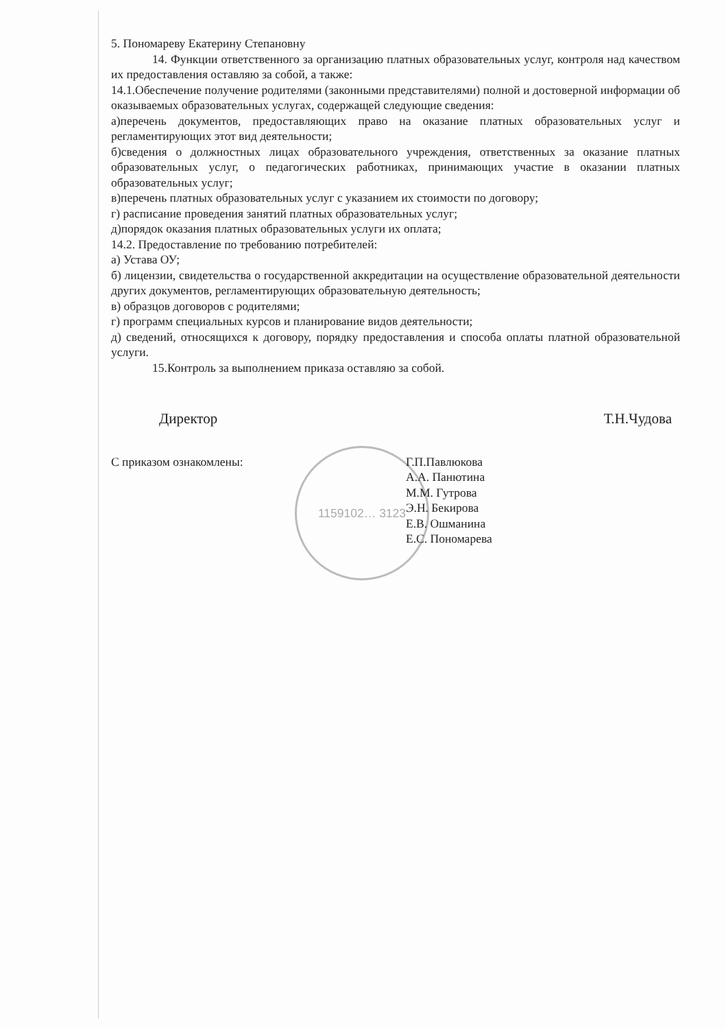1159102… 3123
5. Пономареву Екатерину Степановну
14. Функции ответственного за организацию платных образовательных услуг, контроля над качеством их предоставления оставляю за собой, а также:
14.1.Обеспечение получение родителями (законными представителями) полной и достоверной информации об оказываемых образовательных услугах, содержащей следующие сведения:
а)перечень документов, предоставляющих право на оказание платных образовательных услуг и регламентирующих этот вид деятельности;
б)сведения о должностных лицах образовательного учреждения, ответственных за оказание платных образовательных услуг, о педагогических работниках, принимающих участие в оказании платных образовательных услуг;
в)перечень платных образовательных услуг с указанием их стоимости по договору;
г) расписание проведения занятий платных образовательных услуг;
д)порядок оказания платных образовательных услуги их оплата;
14.2. Предоставление по требованию потребителей:
а) Устава ОУ;
б) лицензии, свидетельства о государственной аккредитации на осуществление образовательной деятельности других документов, регламентирующих образовательную деятельность;
в) образцов договоров с родителями;
г) программ специальных курсов и планирование видов деятельности;
д) сведений, относящихся к договору, порядку предоставления и способа оплаты платной образовательной услуги.
15.Контроль за выполнением приказа оставляю за собой.
Директор Т.Н.Чудова
С приказом ознакомлены: Г.П.Павлюкова
А.А. Панютина
М.М. Гутрова
Э.Н. Бекирова
Е.В. Ошманина
Е.С. Пономарева